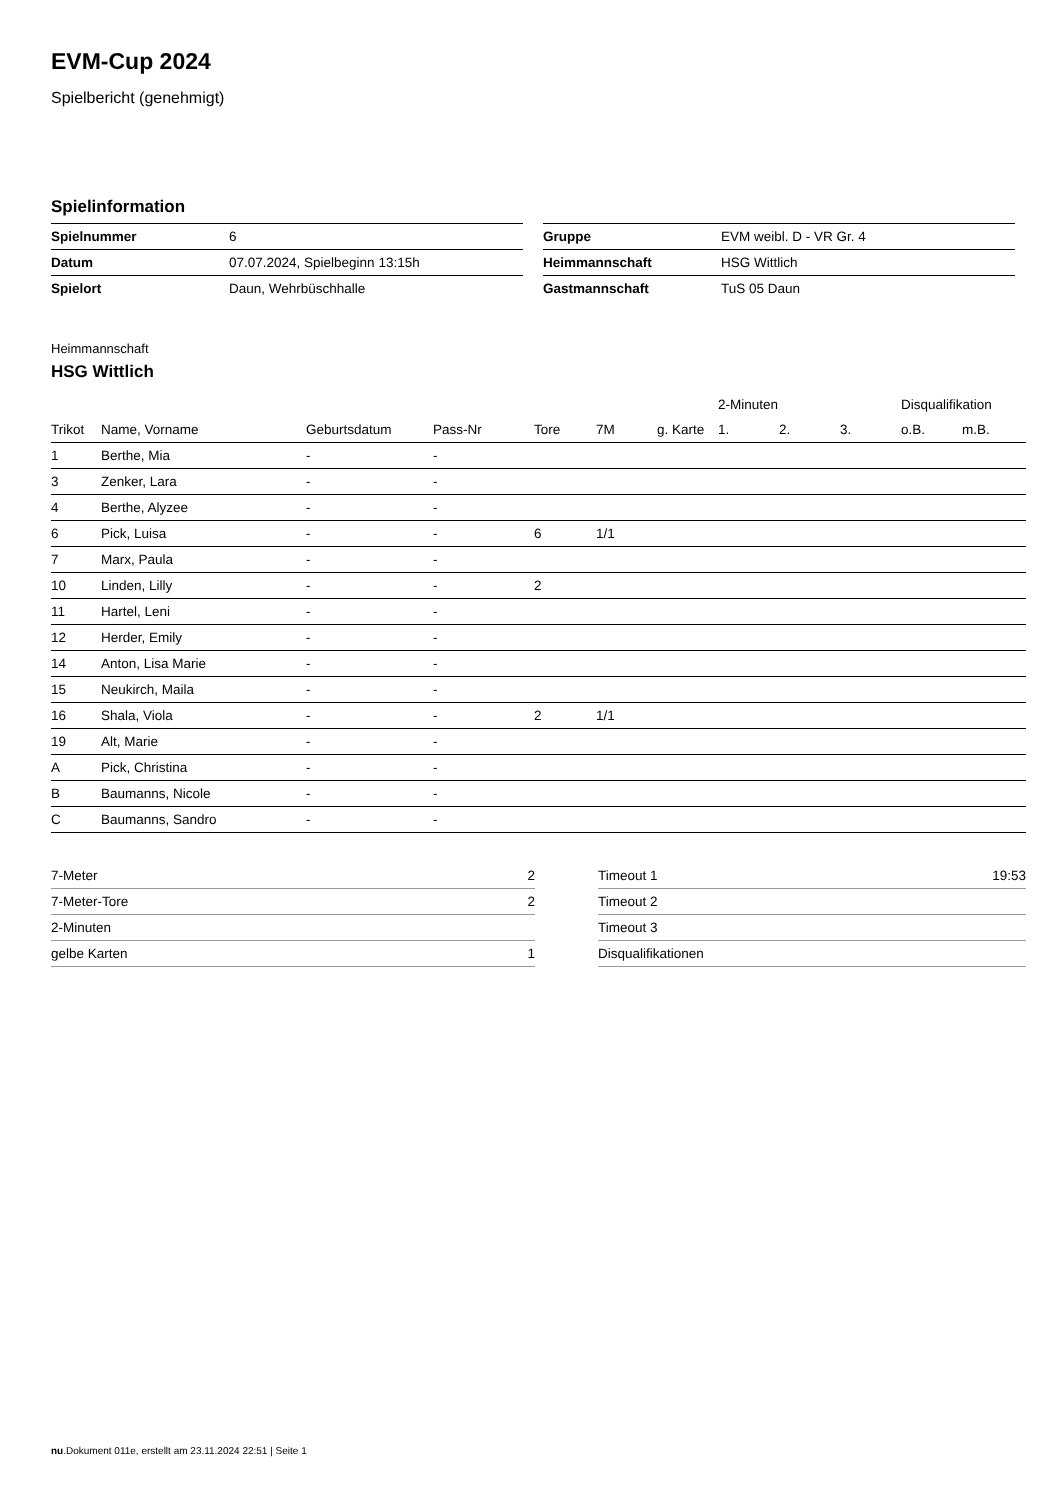EVM-Cup 2024
Spielbericht (genehmigt)
Spielinformation
| Spielnummer | 6 |
| Datum | 07.07.2024, Spielbeginn 13:15h |
| Spielort | Daun, Wehrbüschhalle |
| Gruppe | EVM weibl. D - VR Gr. 4 |
| Heimmannschaft | HSG Wittlich |
| Gastmannschaft | TuS 05 Daun |
Heimmannschaft
HSG Wittlich
| | | | | | | | 2-Minuten | | | Disqualifikation | |
| --- | --- | --- | --- | --- | --- | --- | --- | --- | --- | --- | --- |
| Trikot | Name, Vorname | Geburtsdatum | Pass-Nr | Tore | 7M | g. Karte | 1. | 2. | 3. | o.B. | m.B. |
| 1 | Berthe, Mia | - | - | | | | | | | | |
| 3 | Zenker, Lara | - | - | | | | | | | | |
| 4 | Berthe, Alyzee | - | - | | | | | | | | |
| 6 | Pick, Luisa | - | - | 6 | 1/1 | | | | | | |
| 7 | Marx, Paula | - | - | | | | | | | | |
| 10 | Linden, Lilly | - | - | 2 | | | | | | | |
| 11 | Hartel, Leni | - | - | | | | | | | | |
| 12 | Herder, Emily | - | - | | | | | | | | |
| 14 | Anton, Lisa Marie | - | - | | | | | | | | |
| 15 | Neukirch, Maila | - | - | | | | | | | | |
| 16 | Shala, Viola | - | - | 2 | 1/1 | | | | | | |
| 19 | Alt, Marie | - | - | | | | | | | | |
| A | Pick, Christina | - | - | | | | | | | | |
| B | Baumanns, Nicole | - | - | | | | | | | | |
| C | Baumanns, Sandro | - | - | | | | | | | | |
| 7-Meter | 2 |
| 7-Meter-Tore | 2 |
| 2-Minuten | |
| gelbe Karten | 1 |
| Timeout 1 | 19:53 |
| Timeout 2 | |
| Timeout 3 | |
| Disqualifikationen | |
nu.Dokument 011e, erstellt am 23.11.2024 22:51 | Seite 1